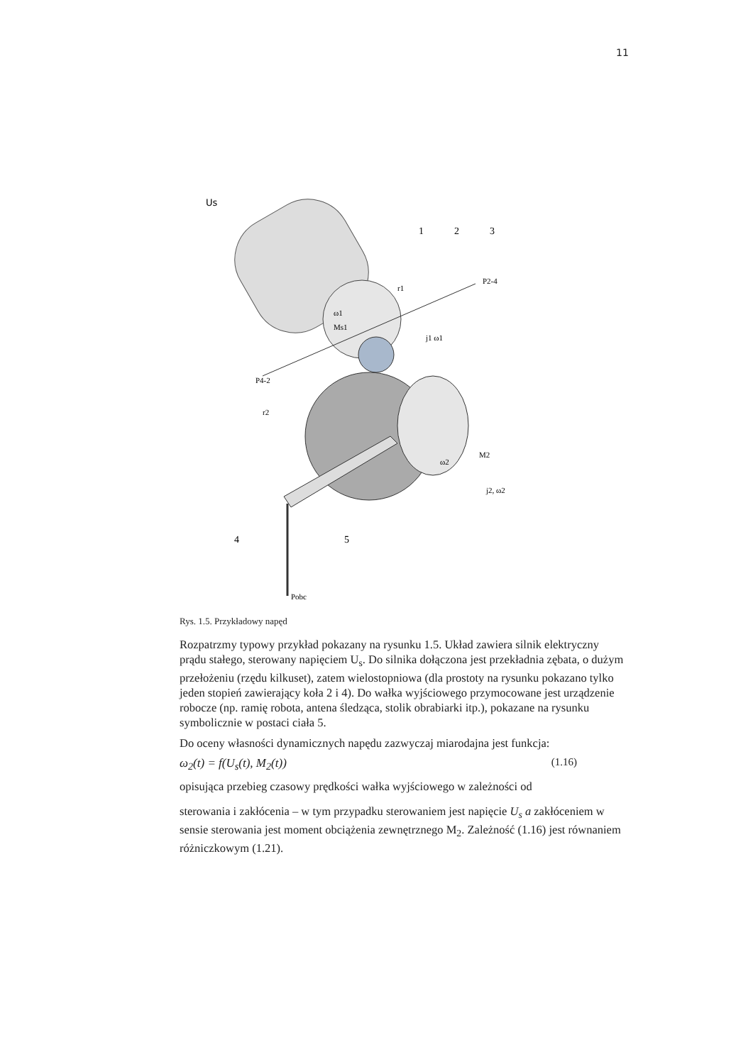11
Us
1
2
3
P2-4
r1
ω1
Ms1
j1 ω1
P4-2
r2
M2
ω2
j2, ω2
4
5
Pobc
Rys. 1.5. Przykładowy napęd
Rozpatrzmy typowy przykład pokazany na rysunku 1.5. Układ zawiera silnik elektryczny prądu stałego, sterowany napięciem U<sub>s</sub>. Do silnika dołączona jest przekładnia zębata, o dużym przełożeniu (rzędu kilkuset), zatem wielostopniowa (dla prostoty na rysunku pokazano tylko jeden stopień zawierający koła 2 i 4). Do wałka wyjściowego przymocowane jest urządzenie robocze (np. ramię robota, antena śledząca, stolik obrabiarki itp.), pokazane na rysunku symbolicznie w postaci ciała 5.
Do oceny własności dynamicznych napędu zazwyczaj miarodajna jest funkcja:
ω<sub>2</sub>(t) = f(U<sub>s</sub>(t), M<sub>2</sub>(t)) (1.16)
opisująca przebieg czasowy prędkości wałka wyjściowego w zależności od
sterowania i zakłócenia – w tym przypadku sterowaniem jest napięcie U<sub>s</sub> a zakłóceniem w sensie sterowania jest moment obciążenia zewnętrznego M<sub>2</sub>. Zależność (1.16) jest równaniem różniczkowym (1.21).